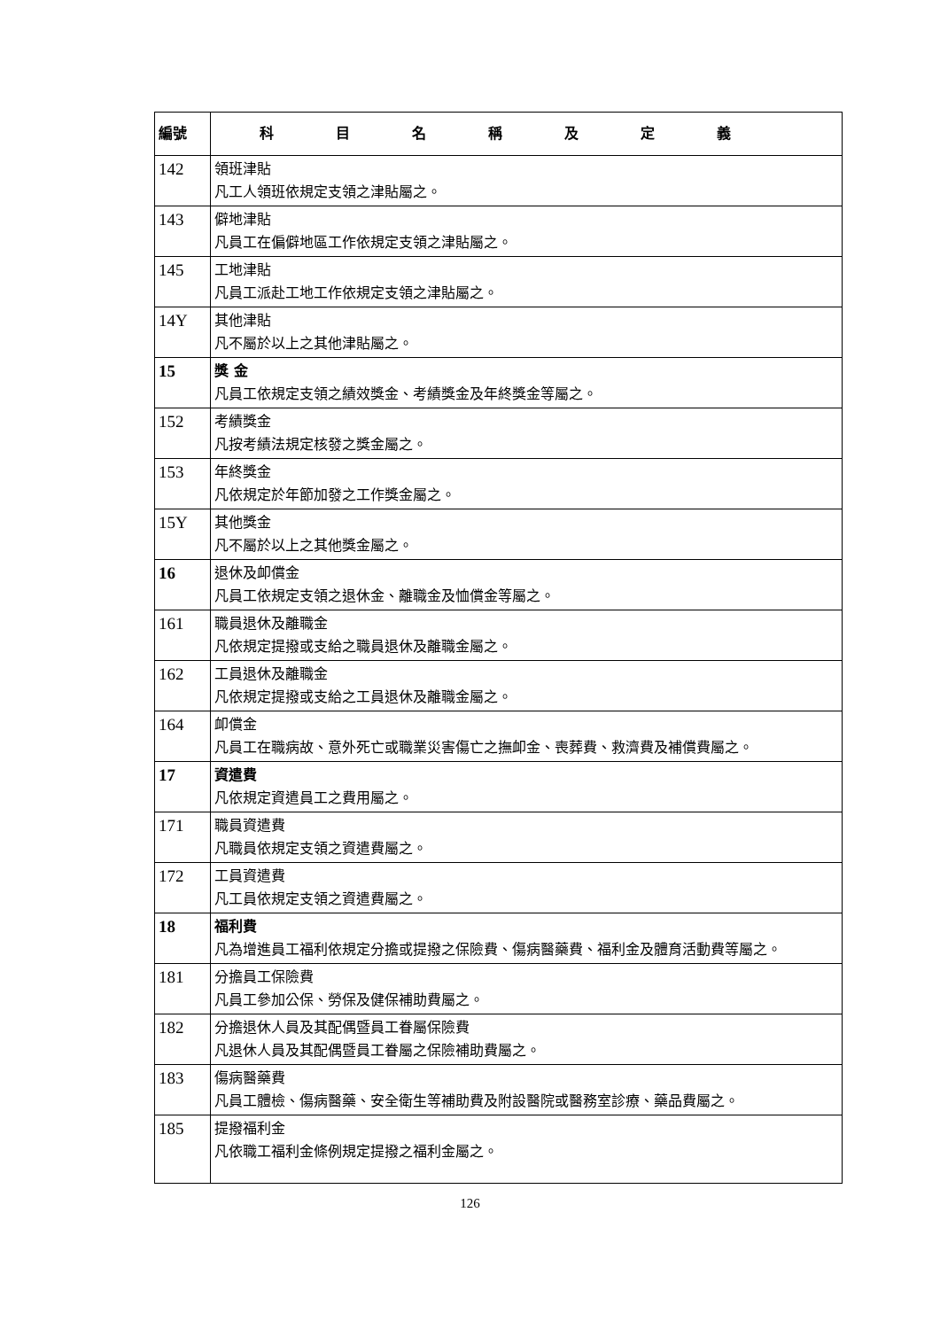| 編號 | 科目名稱及定義 |
| --- | --- |
| 142 | 領班津貼 凡工人領班依規定支領之津貼屬之。 |
| 143 | 僻地津貼 凡員工在偏僻地區工作依規定支領之津貼屬之。 |
| 145 | 工地津貼 凡員工派赴工地工作依規定支領之津貼屬之。 |
| 14Y | 其他津貼 凡不屬於以上之其他津貼屬之。 |
| 15 | 獎 金 凡員工依規定支領之績效獎金、考績獎金及年終獎金等屬之。 |
| 152 | 考績獎金 凡按考績法規定核發之獎金屬之。 |
| 153 | 年終獎金 凡依規定於年節加發之工作獎金屬之。 |
| 15Y | 其他獎金 凡不屬於以上之其他獎金屬之。 |
| 16 | 退休及卹償金 凡員工依規定支領之退休金、離職金及恤償金等屬之。 |
| 161 | 職員退休及離職金 凡依規定提撥或支給之職員退休及離職金屬之。 |
| 162 | 工員退休及離職金 凡依規定提撥或支給之工員退休及離職金屬之。 |
| 164 | 卹償金 凡員工在職病故、意外死亡或職業災害傷亡之撫卹金、喪葬費、救濟費及補償費屬之。 |
| 17 | 資遣費 凡依規定資遣員工之費用屬之。 |
| 171 | 職員資遣費 凡職員依規定支領之資遣費屬之。 |
| 172 | 工員資遣費 凡工員依規定支領之資遣費屬之。 |
| 18 | 福利費 凡為增進員工福利依規定分擔或提撥之保險費、傷病醫藥費、福利金及體育活動費等屬之。 |
| 181 | 分擔員工保險費 凡員工參加公保、勞保及健保補助費屬之。 |
| 182 | 分擔退休人員及其配偶暨員工眷屬保險費 凡退休人員及其配偶暨員工眷屬之保險補助費屬之。 |
| 183 | 傷病醫藥費 凡員工體檢、傷病醫藥、安全衛生等補助費及附設醫院或醫務室診療、藥品費屬之。 |
| 185 | 提撥福利金 凡依職工福利金條例規定提撥之福利金屬之。 |
126